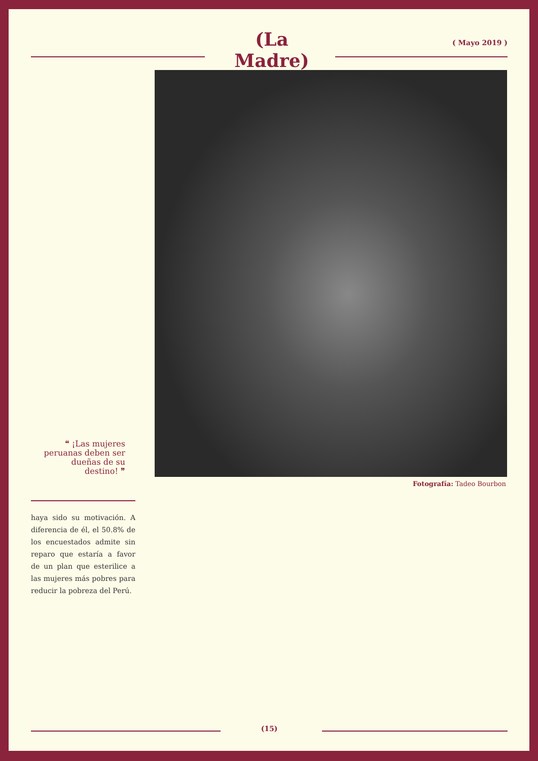(La Madre) ( Mayo 2019 )
Fotografía: Tadeo Bourbon
❝ ¡Las mujeres peruanas deben ser dueñas de su destino! ❞
haya sido su motivación. A diferencia de él, el 50.8% de los encuestados admite sin reparo que estaría a favor de un plan que esterilice a las mujeres más pobres para reducir la pobreza del Perú.
(15)